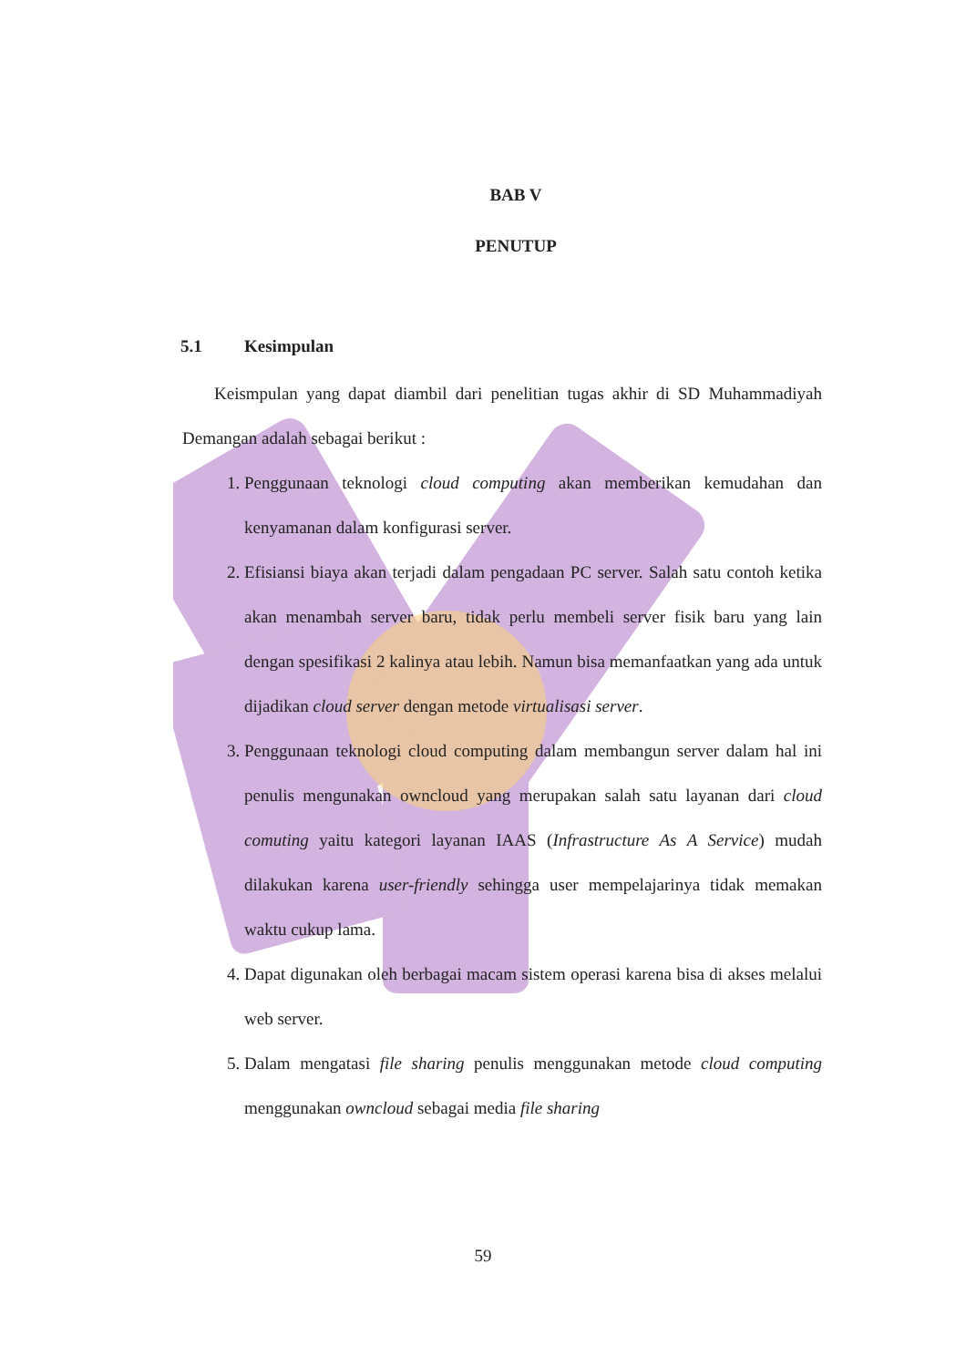BAB V
PENUTUP
5.1 Kesimpulan
Keismpulan yang dapat diambil dari penelitian tugas akhir di SD Muhammadiyah Demangan adalah sebagai berikut :
1. Penggunaan teknologi cloud computing akan memberikan kemudahan dan kenyamanan dalam konfigurasi server.
2. Efisiansi biaya akan terjadi dalam pengadaan PC server. Salah satu contoh ketika akan menambah server baru, tidak perlu membeli server fisik baru yang lain dengan spesifikasi 2 kalinya atau lebih. Namun bisa memanfaatkan yang ada untuk dijadikan cloud server dengan metode virtualisasi server.
3. Penggunaan teknologi cloud computing dalam membangun server dalam hal ini penulis mengunakan owncloud yang merupakan salah satu layanan dari cloud comuting yaitu kategori layanan IAAS (Infrastructure As A Service) mudah dilakukan karena user-friendly sehingga user mempelajarinya tidak memakan waktu cukup lama.
4. Dapat digunakan oleh berbagai macam sistem operasi karena bisa di akses melalui web server.
5. Dalam mengatasi file sharing penulis menggunakan metode cloud computing menggunakan owncloud sebagai media file sharing
59